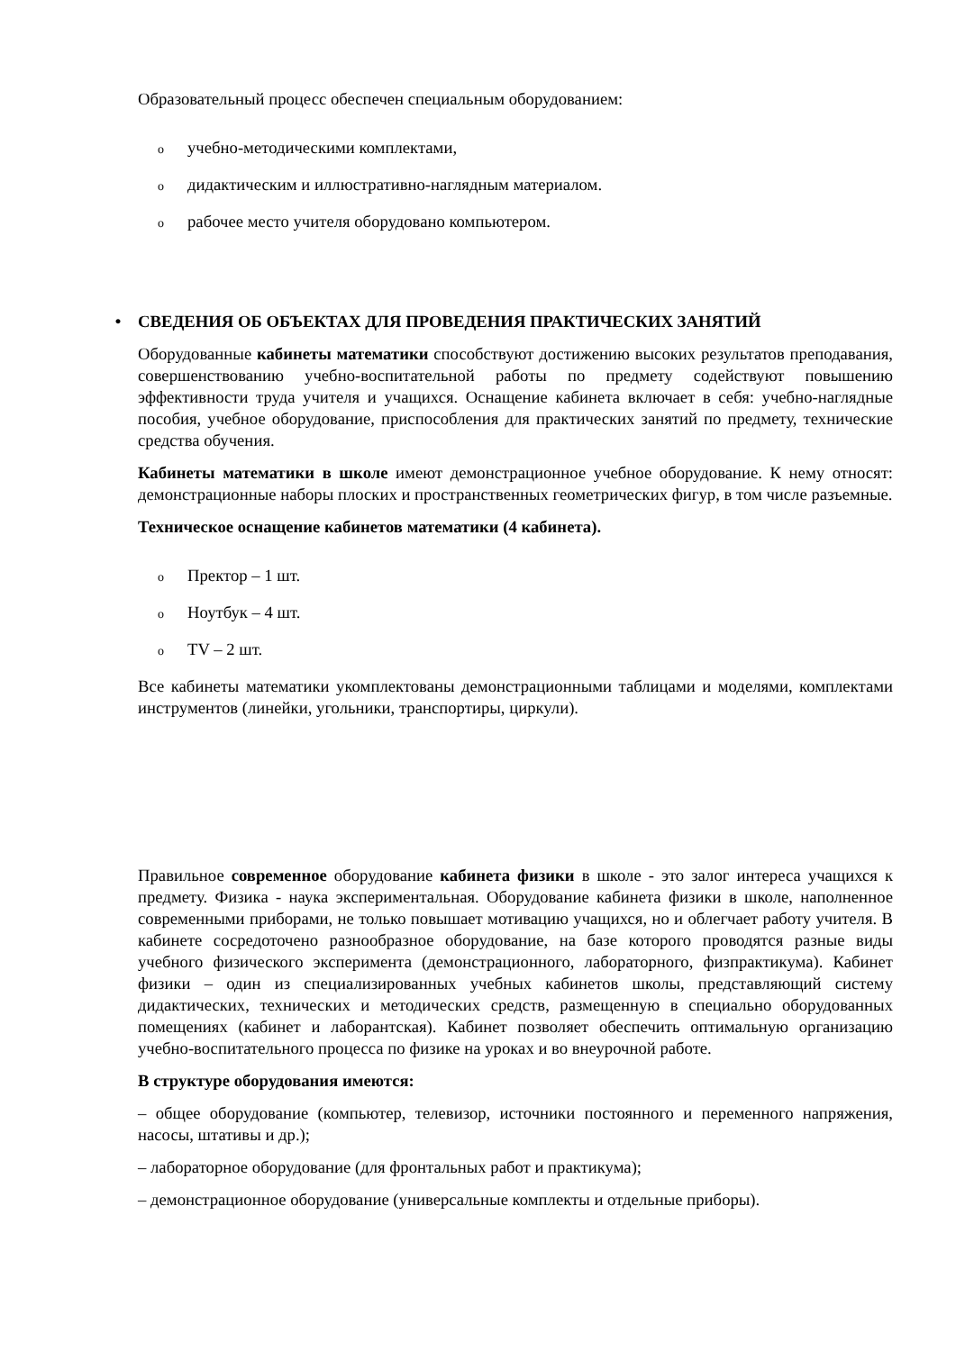Образовательный процесс обеспечен специальным оборудованием:
oучебно-методическими комплектами,
oдидактическим и иллюстративно-наглядным материалом.
oрабочее место учителя оборудовано компьютером.
• СВЕДЕНИЯ ОБ ОБЪЕКТАХ ДЛЯ ПРОВЕДЕНИЯ ПРАКТИЧЕСКИХ ЗАНЯТИЙ
Оборудованные кабинеты математики способствуют достижению высоких результатов преподавания, совершенствованию учебно-воспитательной работы по предмету содействуют повышению эффективности труда учителя и учащихся. Оснащение кабинета включает в себя: учебно-наглядные пособия, учебное оборудование, приспособления для практических занятий по предмету, технические средства обучения.
Кабинеты математики в школе имеют демонстрационное учебное оборудование. К нему относят: демонстрационные наборы плоских и пространственных геометрических фигур, в том числе разъемные.
Техническое оснащение кабинетов математики (4 кабинета).
o Пректор – 1 шт.
o Ноутбук – 4 шт.
o TV – 2 шт.
Все кабинеты математики укомплектованы демонстрационными таблицами и моделями, комплектами инструментов (линейки, угольники, транспортиры, циркули).
Правильное современное оборудование кабинета физики в школе - это залог интереса учащихся к предмету. Физика - наука экспериментальная. Оборудование кабинета физики в школе, наполненное современными приборами, не только повышает мотивацию учащихся, но и облегчает работу учителя. В кабинете сосредоточено разнообразное оборудование, на базе которого проводятся разные виды учебного физического эксперимента (демонстрационного, лабораторного, физпрактикума). Кабинет физики – один из специализированных учебных кабинетов школы, представляющий систему дидактических, технических и методических средств, размещенную в специально оборудованных помещениях (кабинет и лаборантская). Кабинет позволяет обеспечить оптимальную организацию учебно-воспитательного процесса по физике на уроках и во внеурочной работе.
В структуре оборудования имеются:
– общее оборудование (компьютер, телевизор, источники постоянного и переменного напряжения, насосы, штативы и др.);
– лабораторное оборудование (для фронтальных работ и практикума);
– демонстрационное оборудование (универсальные комплекты и отдельные приборы).